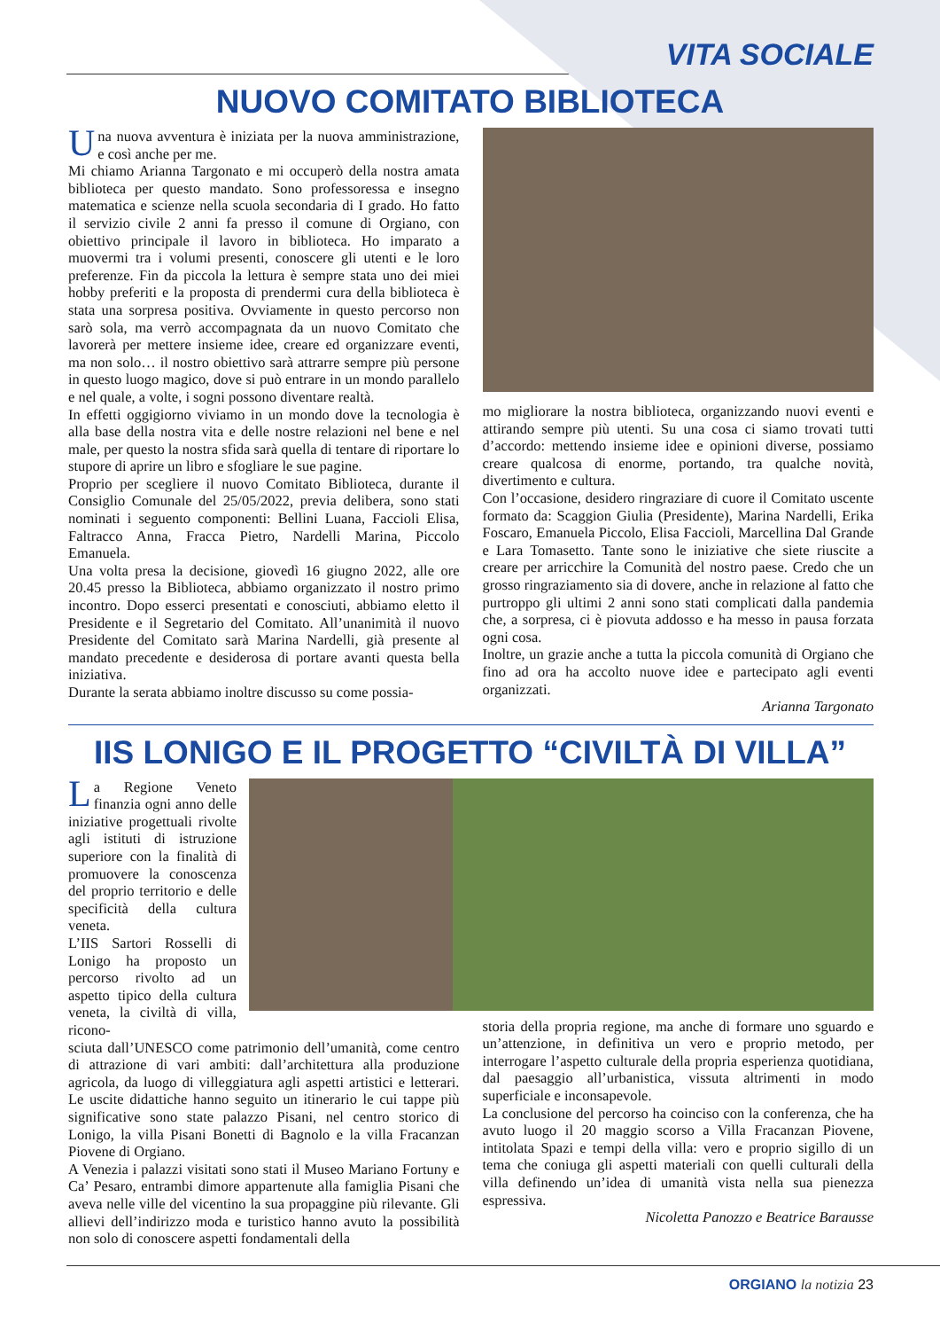VITA SOCIALE
NUOVO COMITATO BIBLIOTECA
Una nuova avventura è iniziata per la nuova amministrazione, e così anche per me.
Mi chiamo Arianna Targonato e mi occuperò della nostra amata biblioteca per questo mandato. Sono professoressa e insegno matematica e scienze nella scuola secondaria di I grado. Ho fatto il servizio civile 2 anni fa presso il comune di Orgiano, con obiettivo principale il lavoro in biblioteca. Ho imparato a muovermi tra i volumi presenti, conoscere gli utenti e le loro preferenze. Fin da piccola la lettura è sempre stata uno dei miei hobby preferiti e la proposta di prendermi cura della biblioteca è stata una sorpresa positiva. Ovviamente in questo percorso non sarò sola, ma verrò accompagnata da un nuovo Comitato che lavorerà per mettere insieme idee, creare ed organizzare eventi, ma non solo… il nostro obiettivo sarà attrarre sempre più persone in questo luogo magico, dove si può entrare in un mondo parallelo e nel quale, a volte, i sogni possono diventare realtà.
In effetti oggigiorno viviamo in un mondo dove la tecnologia è alla base della nostra vita e delle nostre relazioni nel bene e nel male, per questo la nostra sfida sarà quella di tentare di riportare lo stupore di aprire un libro e sfogliare le sue pagine.
Proprio per scegliere il nuovo Comitato Biblioteca, durante il Consiglio Comunale del 25/05/2022, previa delibera, sono stati nominati i seguento componenti: Bellini Luana, Faccioli Elisa, Faltracco Anna, Fracca Pietro, Nardelli Marina, Piccolo Emanuela.
Una volta presa la decisione, giovedì 16 giugno 2022, alle ore 20.45 presso la Biblioteca, abbiamo organizzato il nostro primo incontro. Dopo esserci presentati e conosciuti, abbiamo eletto il Presidente e il Segretario del Comitato. All’unanimità il nuovo Presidente del Comitato sarà Marina Nardelli, già presente al mandato precedente e desiderosa di portare avanti questa bella iniziativa.
Durante la serata abbiamo inoltre discusso su come possia-
mo migliorare la nostra biblioteca, organizzando nuovi eventi e attirando sempre più utenti. Su una cosa ci siamo trovati tutti d’accordo: mettendo insieme idee e opinioni diverse, possiamo creare qualcosa di enorme, portando, tra qualche novità, divertimento e cultura.
Con l’occasione, desidero ringraziare di cuore il Comitato uscente formato da: Scaggion Giulia (Presidente), Marina Nardelli, Erika Foscaro, Emanuela Piccolo, Elisa Faccioli, Marcellina Dal Grande e Lara Tomasetto. Tante sono le iniziative che siete riuscite a creare per arricchire la Comunità del nostro paese. Credo che un grosso ringraziamento sia di dovere, anche in relazione al fatto che purtroppo gli ultimi 2 anni sono stati complicati dalla pandemia che, a sorpresa, ci è piovuta addosso e ha messo in pausa forzata ogni cosa.
Inoltre, un grazie anche a tutta la piccola comunità di Orgiano che fino ad ora ha accolto nuove idee e partecipato agli eventi organizzati.
Arianna Targonato
IIS LONIGO E IL PROGETTO “CIVILTÀ DI VILLA”
La Regione Veneto finanzia ogni anno delle iniziative progettuali rivolte agli istituti di istruzione superiore con la finalità di promuovere la conoscenza del proprio territorio e delle specificità della cultura veneta.
L’IIS Sartori Rosselli di Lonigo ha proposto un percorso rivolto ad un aspetto tipico della cultura veneta, la civiltà di villa, ricono-
sciuta dall’UNESCO come patrimonio dell’umanità, come centro di attrazione di vari ambiti: dall’architettura alla produzione agricola, da luogo di villeggiatura agli aspetti artistici e letterari. Le uscite didattiche hanno seguito un itinerario le cui tappe più significative sono state palazzo Pisani, nel centro storico di Lonigo, la villa Pisani Bonetti di Bagnolo e la villa Fracanzan Piovene di Orgiano.
A Venezia i palazzi visitati sono stati il Museo Mariano Fortuny e Ca’ Pesaro, entrambi dimore appartenute alla famiglia Pisani che aveva nelle ville del vicentino la sua propaggine più rilevante. Gli allievi dell’indirizzo moda e turistico hanno avuto la possibilità non solo di conoscere aspetti fondamentali della
storia della propria regione, ma anche di formare uno sguardo e un’attenzione, in definitiva un vero e proprio metodo, per interrogare l’aspetto culturale della propria esperienza quotidiana, dal paesaggio all’urbanistica, vissuta altrimenti in modo superficiale e inconsapevole.
La conclusione del percorso ha coinciso con la conferenza, che ha avuto luogo il 20 maggio scorso a Villa Fracanzan Piovene, intitolata Spazi e tempi della villa: vero e proprio sigillo di un tema che coniuga gli aspetti materiali con quelli culturali della villa definendo un’idea di umanità vista nella sua pienezza espressiva.
Nicoletta Panozzo e Beatrice Barausse
ORGIANO la notizia 23